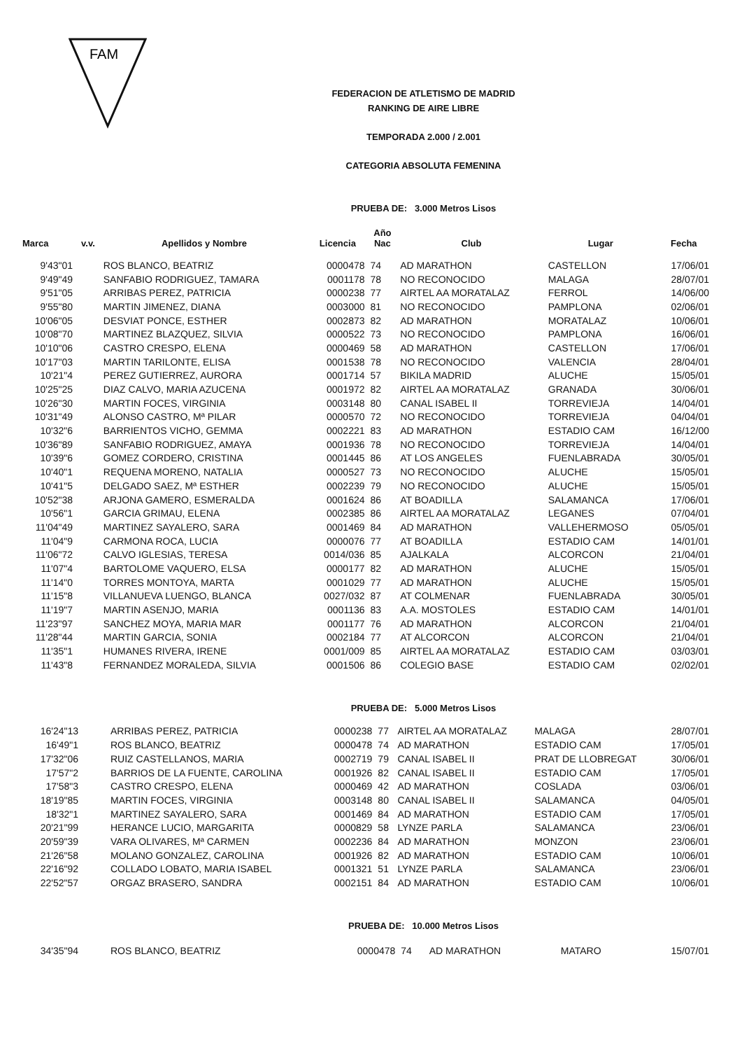FAM
FEDERACION DE ATLETISMO DE MADRID
RANKING DE AIRE LIBRE
TEMPORADA 2.000 / 2.001
CATEGORIA ABSOLUTA FEMENINA
PRUEBA DE: 3.000 Metros Lisos
| Marca | v.v. | Apellidos y Nombre | Licencia | Año Nac | Club | Lugar | Fecha |
| --- | --- | --- | --- | --- | --- | --- | --- |
| 9'43"01 | | ROS BLANCO, BEATRIZ | 0000478 | 74 | AD MARATHON | CASTELLON | 17/06/01 |
| 9'49"49 | | SANFABIO RODRIGUEZ, TAMARA | 0001178 | 78 | NO RECONOCIDO | MALAGA | 28/07/01 |
| 9'51"05 | | ARRIBAS PEREZ, PATRICIA | 0000238 | 77 | AIRTEL AA MORATALAZ | FERROL | 14/06/00 |
| 9'55"80 | | MARTIN JIMENEZ, DIANA | 0003000 | 81 | NO RECONOCIDO | PAMPLONA | 02/06/01 |
| 10'06"05 | | DESVIAT PONCE, ESTHER | 0002873 | 82 | AD MARATHON | MORATALAZ | 10/06/01 |
| 10'08"70 | | MARTINEZ BLAZQUEZ, SILVIA | 0000522 | 73 | NO RECONOCIDO | PAMPLONA | 16/06/01 |
| 10'10"06 | | CASTRO CRESPO, ELENA | 0000469 | 58 | AD MARATHON | CASTELLON | 17/06/01 |
| 10'17"03 | | MARTIN TARILONTE, ELISA | 0001538 | 78 | NO RECONOCIDO | VALENCIA | 28/04/01 |
| 10'21"4 | | PEREZ GUTIERREZ, AURORA | 0001714 | 57 | BIKILA MADRID | ALUCHE | 15/05/01 |
| 10'25"25 | | DIAZ CALVO, MARIA AZUCENA | 0001972 | 82 | AIRTEL AA MORATALAZ | GRANADA | 30/06/01 |
| 10'26"30 | | MARTIN FOCES, VIRGINIA | 0003148 | 80 | CANAL ISABEL II | TORREVIEJA | 14/04/01 |
| 10'31"49 | | ALONSO CASTRO, Mª PILAR | 0000570 | 72 | NO RECONOCIDO | TORREVIEJA | 04/04/01 |
| 10'32"6 | | BARRIENTOS VICHO, GEMMA | 0002221 | 83 | AD MARATHON | ESTADIO CAM | 16/12/00 |
| 10'36"89 | | SANFABIO RODRIGUEZ, AMAYA | 0001936 | 78 | NO RECONOCIDO | TORREVIEJA | 14/04/01 |
| 10'39"6 | | GOMEZ CORDERO, CRISTINA | 0001445 | 86 | AT LOS ANGELES | FUENLABRADA | 30/05/01 |
| 10'40"1 | | REQUENA MORENO, NATALIA | 0000527 | 73 | NO RECONOCIDO | ALUCHE | 15/05/01 |
| 10'41"5 | | DELGADO SAEZ, Mª ESTHER | 0002239 | 79 | NO RECONOCIDO | ALUCHE | 15/05/01 |
| 10'52"38 | | ARJONA GAMERO, ESMERALDA | 0001624 | 86 | AT BOADILLA | SALAMANCA | 17/06/01 |
| 10'56"1 | | GARCIA GRIMAU, ELENA | 0002385 | 86 | AIRTEL AA MORATALAZ | LEGANES | 07/04/01 |
| 11'04"49 | | MARTINEZ SAYALERO, SARA | 0001469 | 84 | AD MARATHON | VALLEHERMOSO | 05/05/01 |
| 11'04"9 | | CARMONA ROCA, LUCIA | 0000076 | 77 | AT BOADILLA | ESTADIO CAM | 14/01/01 |
| 11'06"72 | | CALVO IGLESIAS, TERESA | 0014/036 | 85 | AJALKALA | ALCORCON | 21/04/01 |
| 11'07"4 | | BARTOLOME VAQUERO, ELSA | 0000177 | 82 | AD MARATHON | ALUCHE | 15/05/01 |
| 11'14"0 | | TORRES MONTOYA, MARTA | 0001029 | 77 | AD MARATHON | ALUCHE | 15/05/01 |
| 11'15"8 | | VILLANUEVA LUENGO, BLANCA | 0027/032 | 87 | AT COLMENAR | FUENLABRADA | 30/05/01 |
| 11'19"7 | | MARTIN ASENJO, MARIA | 0001136 | 83 | A.A. MOSTOLES | ESTADIO CAM | 14/01/01 |
| 11'23"97 | | SANCHEZ MOYA, MARIA MAR | 0001177 | 76 | AD MARATHON | ALCORCON | 21/04/01 |
| 11'28"44 | | MARTIN GARCIA, SONIA | 0002184 | 77 | AT ALCORCON | ALCORCON | 21/04/01 |
| 11'35"1 | | HUMANES RIVERA, IRENE | 0001/009 | 85 | AIRTEL AA MORATALAZ | ESTADIO CAM | 03/03/01 |
| 11'43"8 | | FERNANDEZ MORALEDA, SILVIA | 0001506 | 86 | COLEGIO BASE | ESTADIO CAM | 02/02/01 |
PRUEBA DE: 5.000 Metros Lisos
| 16'24"13 | | ARRIBAS PEREZ, PATRICIA | 0000238 | 77 | AIRTEL AA MORATALAZ | MALAGA | 28/07/01 |
| 16'49"1 | | ROS BLANCO, BEATRIZ | 0000478 | 74 | AD MARATHON | ESTADIO CAM | 17/05/01 |
| 17'32"06 | | RUIZ CASTELLANOS, MARIA | 0002719 | 79 | CANAL ISABEL II | PRAT DE LLOBREGAT | 30/06/01 |
| 17'57"2 | | BARRIOS DE LA FUENTE, CAROLINA | 0001926 | 82 | CANAL ISABEL II | ESTADIO CAM | 17/05/01 |
| 17'58"3 | | CASTRO CRESPO, ELENA | 0000469 | 42 | AD MARATHON | COSLADA | 03/06/01 |
| 18'19"85 | | MARTIN FOCES, VIRGINIA | 0003148 | 80 | CANAL ISABEL II | SALAMANCA | 04/05/01 |
| 18'32"1 | | MARTINEZ SAYALERO, SARA | 0001469 | 84 | AD MARATHON | ESTADIO CAM | 17/05/01 |
| 20'21"99 | | HERANCE LUCIO, MARGARITA | 0000829 | 58 | LYNZE PARLA | SALAMANCA | 23/06/01 |
| 20'59"39 | | VARA OLIVARES, Mª CARMEN | 0002236 | 84 | AD MARATHON | MONZON | 23/06/01 |
| 21'26"58 | | MOLANO GONZALEZ, CAROLINA | 0001926 | 82 | AD MARATHON | ESTADIO CAM | 10/06/01 |
| 22'16"92 | | COLLADO LOBATO, MARIA ISABEL | 0001321 | 51 | LYNZE PARLA | SALAMANCA | 23/06/01 |
| 22'52"57 | | ORGAZ BRASERO, SANDRA | 0002151 | 84 | AD MARATHON | ESTADIO CAM | 10/06/01 |
PRUEBA DE: 10.000 Metros Lisos
| 34'35"94 | | ROS BLANCO, BEATRIZ | 0000478 | 74 | AD MARATHON | MATARO | 15/07/01 |